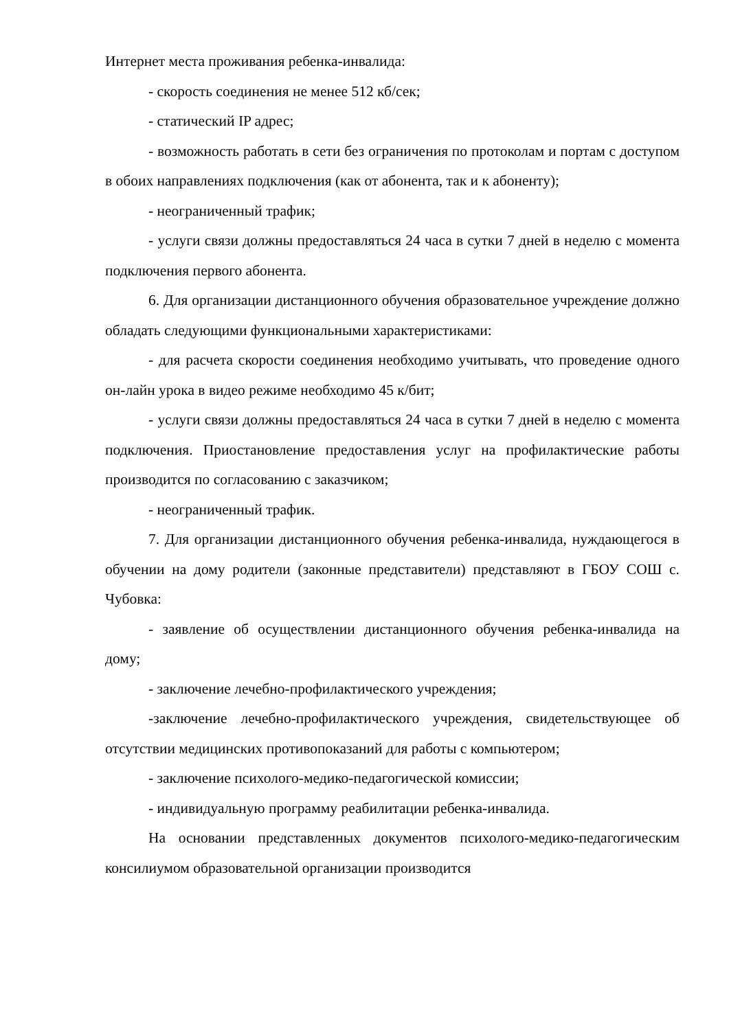Интернет места проживания ребенка-инвалида:
- скорость соединения не менее 512 кб/сек;
- статический IP адрес;
- возможность работать в сети без ограничения по протоколам и портам с доступом в обоих направлениях подключения (как от абонента, так и к абоненту);
- неограниченный трафик;
- услуги связи должны предоставляться 24 часа в сутки 7 дней в неделю с момента подключения первого абонента.
6. Для организации дистанционного обучения образовательное учреждение должно обладать следующими функциональными характеристиками:
- для расчета скорости соединения необходимо учитывать, что проведение одного он-лайн урока в видео режиме необходимо 45 к/бит;
- услуги связи должны предоставляться 24 часа в сутки 7 дней в неделю с момента подключения. Приостановление предоставления услуг на профилактические работы производится по согласованию с заказчиком;
- неограниченный трафик.
7. Для организации дистанционного обучения ребенка-инвалида, нуждающегося в обучении на дому родители (законные представители) представляют в ГБОУ СОШ с. Чубовка:
- заявление об осуществлении дистанционного обучения ребенка-инвалида на дому;
- заключение лечебно-профилактического учреждения;
-заключение лечебно-профилактического учреждения, свидетельствующее об отсутствии медицинских противопоказаний для работы с компьютером;
- заключение психолого-медико-педагогической комиссии;
- индивидуальную программу реабилитации ребенка-инвалида.
На основании представленных документов психолого-медико-педагогическим консилиумом образовательной организации производится